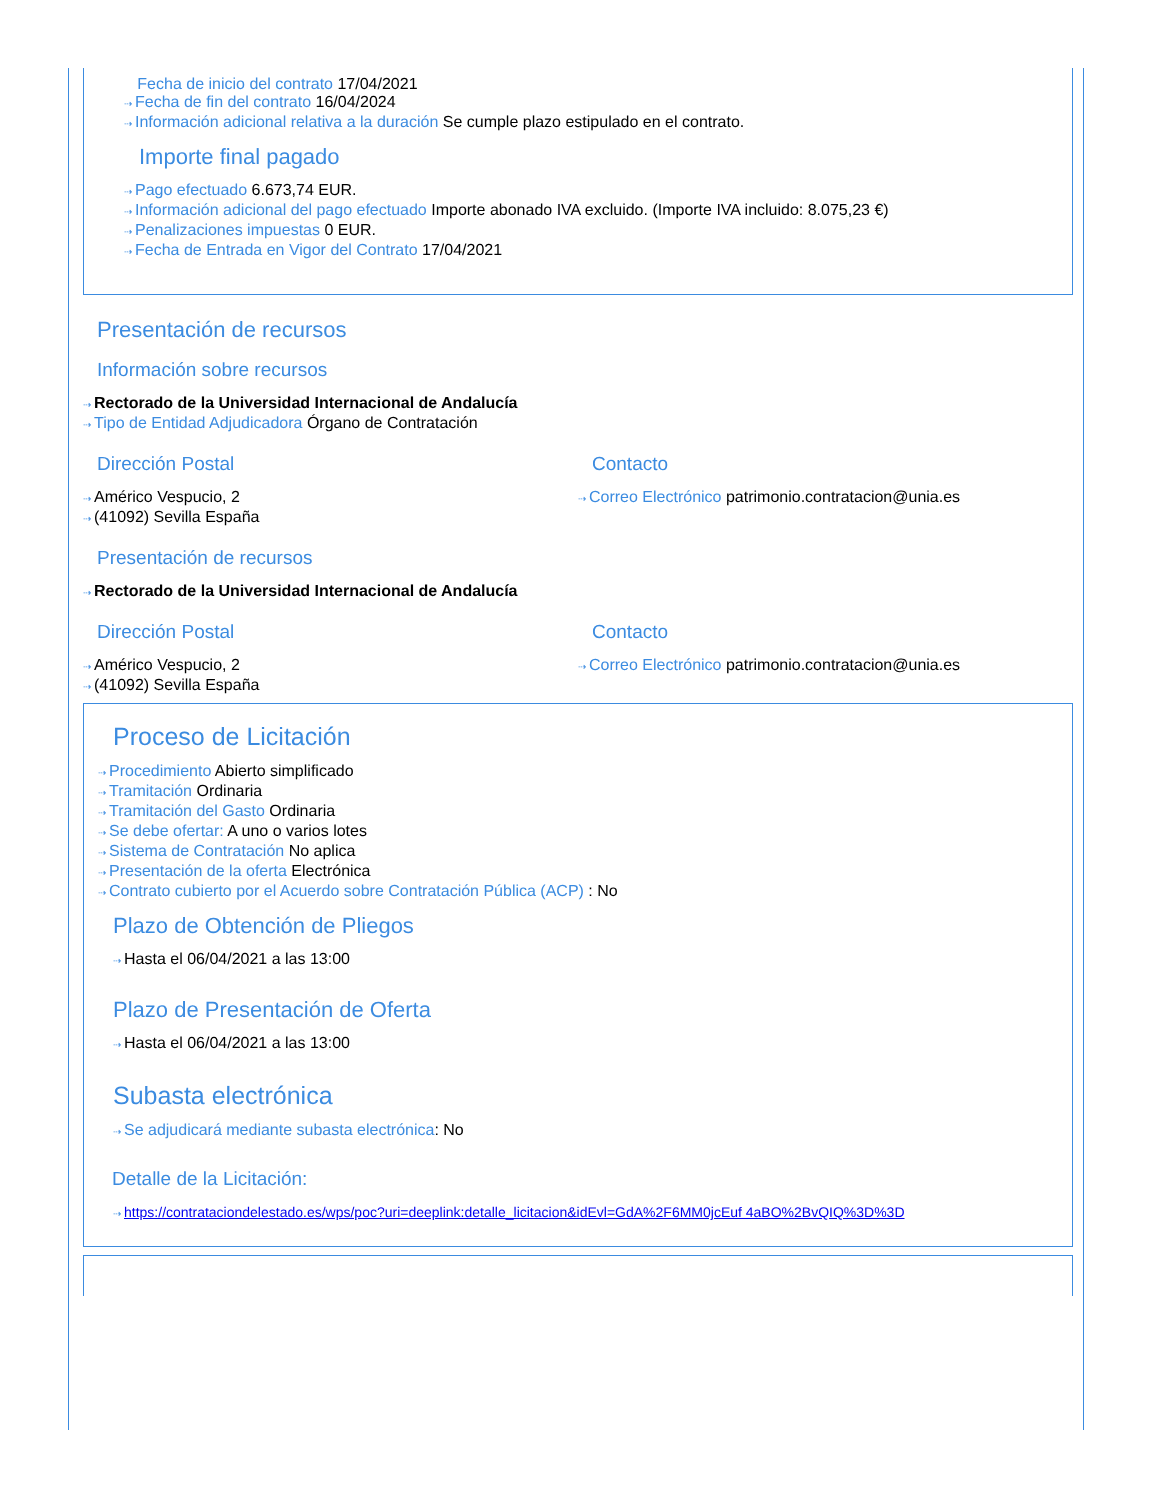Fecha de inicio del contrato 17/04/2021
⇢ Fecha de fin del contrato 16/04/2024
⇢ Información adicional relativa a la duración Se cumple plazo estipulado en el contrato.
Importe final pagado
⇢ Pago efectuado 6.673,74 EUR.
⇢ Información adicional del pago efectuado Importe abonado IVA excluido. (Importe IVA incluido: 8.075,23 €)
⇢ Penalizaciones impuestas 0 EUR.
⇢ Fecha de Entrada en Vigor del Contrato 17/04/2021
Presentación de recursos
Información sobre recursos
⇢ Rectorado de la Universidad Internacional de Andalucía
⇢ Tipo de Entidad Adjudicadora Órgano de Contratación
Dirección Postal
⇢ Américo Vespucio, 2
⇢ (41092) Sevilla España
Contacto
⇢ Correo Electrónico patrimonio.contratacion@unia.es
Presentación de recursos
⇢ Rectorado de la Universidad Internacional de Andalucía
Dirección Postal
⇢ Américo Vespucio, 2
⇢ (41092) Sevilla España
Contacto
⇢ Correo Electrónico patrimonio.contratacion@unia.es
Proceso de Licitación
⇢ Procedimiento Abierto simplificado
⇢ Tramitación Ordinaria
⇢ Tramitación del Gasto Ordinaria
⇢ Se debe ofertar: A uno o varios lotes
⇢ Sistema de Contratación No aplica
⇢ Presentación de la oferta Electrónica
⇢ Contrato cubierto por el Acuerdo sobre Contratación Pública (ACP) : No
Plazo de Obtención de Pliegos
⇢ Hasta el 06/04/2021 a las 13:00
Plazo de Presentación de Oferta
⇢ Hasta el 06/04/2021 a las 13:00
Subasta electrónica
⇢ Se adjudicará mediante subasta electrónica: No
Detalle de la Licitación:
⇢ https://contrataciondelestado.es/wps/poc?uri=deeplink:detalle_licitacion&idEvl=GdA%2F6MM0jcEuf 4aBO%2BvQIQ%3D%3D